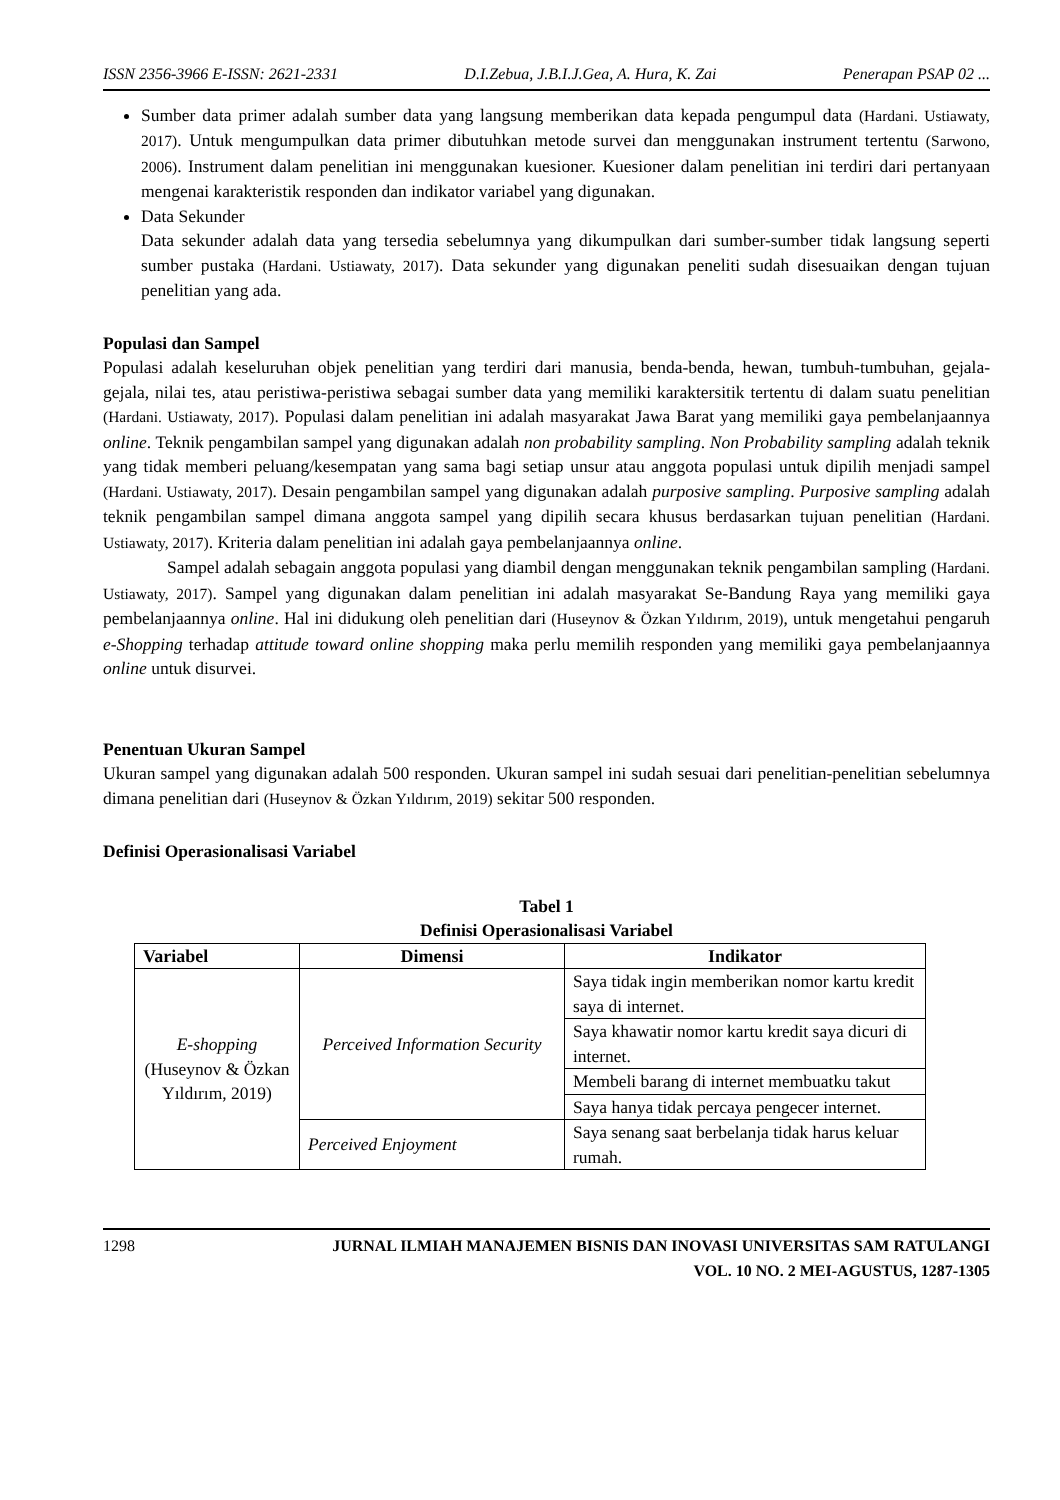ISSN 2356-3966 E-ISSN: 2621-2331 D.I.Zebua, J.B.I.J.Gea, A. Hura, K. Zai Penerapan PSAP 02 ...
Sumber data primer adalah sumber data yang langsung memberikan data kepada pengumpul data (Hardani. Ustiawaty, 2017). Untuk mengumpulkan data primer dibutuhkan metode survei dan menggunakan instrument tertentu (Sarwono, 2006). Instrument dalam penelitian ini menggunakan kuesioner. Kuesioner dalam penelitian ini terdiri dari pertanyaan mengenai karakteristik responden dan indikator variabel yang digunakan.
Data Sekunder
Data sekunder adalah data yang tersedia sebelumnya yang dikumpulkan dari sumber-sumber tidak langsung seperti sumber pustaka (Hardani. Ustiawaty, 2017). Data sekunder yang digunakan peneliti sudah disesuaikan dengan tujuan penelitian yang ada.
Populasi dan Sampel
Populasi adalah keseluruhan objek penelitian yang terdiri dari manusia, benda-benda, hewan, tumbuh-tumbuhan, gejala-gejala, nilai tes, atau peristiwa-peristiwa sebagai sumber data yang memiliki karaktersitik tertentu di dalam suatu penelitian (Hardani. Ustiawaty, 2017). Populasi dalam penelitian ini adalah masyarakat Jawa Barat yang memiliki gaya pembelanjaannya online. Teknik pengambilan sampel yang digunakan adalah non probability sampling. Non Probability sampling adalah teknik yang tidak memberi peluang/kesempatan yang sama bagi setiap unsur atau anggota populasi untuk dipilih menjadi sampel (Hardani. Ustiawaty, 2017). Desain pengambilan sampel yang digunakan adalah purposive sampling. Purposive sampling adalah teknik pengambilan sampel dimana anggota sampel yang dipilih secara khusus berdasarkan tujuan penelitian (Hardani. Ustiawaty, 2017). Kriteria dalam penelitian ini adalah gaya pembelanjaannya online.
Sampel adalah sebagain anggota populasi yang diambil dengan menggunakan teknik pengambilan sampling (Hardani. Ustiawaty, 2017). Sampel yang digunakan dalam penelitian ini adalah masyarakat Se-Bandung Raya yang memiliki gaya pembelanjaannya online. Hal ini didukung oleh penelitian dari (Huseynov & Özkan Yıldırım, 2019), untuk mengetahui pengaruh e-Shopping terhadap attitude toward online shopping maka perlu memilih responden yang memiliki gaya pembelanjaannya online untuk disurvei.
Penentuan Ukuran Sampel
Ukuran sampel yang digunakan adalah 500 responden. Ukuran sampel ini sudah sesuai dari penelitian-penelitian sebelumnya dimana penelitian dari (Huseynov & Özkan Yıldırım, 2019) sekitar 500 responden.
Definisi Operasionalisasi Variabel
Tabel 1
Definisi Operasionalisasi Variabel
| Variabel | Dimensi | Indikator |
| --- | --- | --- |
| E-shopping (Huseynov & Özkan Yıldırım, 2019) | Perceived Information Security | Saya tidak ingin memberikan nomor kartu kredit saya di internet. |
| | | Saya khawatir nomor kartu kredit saya dicuri di internet. |
| | | Membeli barang di internet membuatku takut |
| | | Saya hanya tidak percaya pengecer internet. |
| | Perceived Enjoyment | Saya senang saat berbelanja tidak harus keluar rumah. |
1298 JURNAL ILMIAH MANAJEMEN BISNIS DAN INOVASI UNIVERSITAS SAM RATULANGI
VOL. 10 NO. 2 MEI-AGUSTUS, 1287-1305